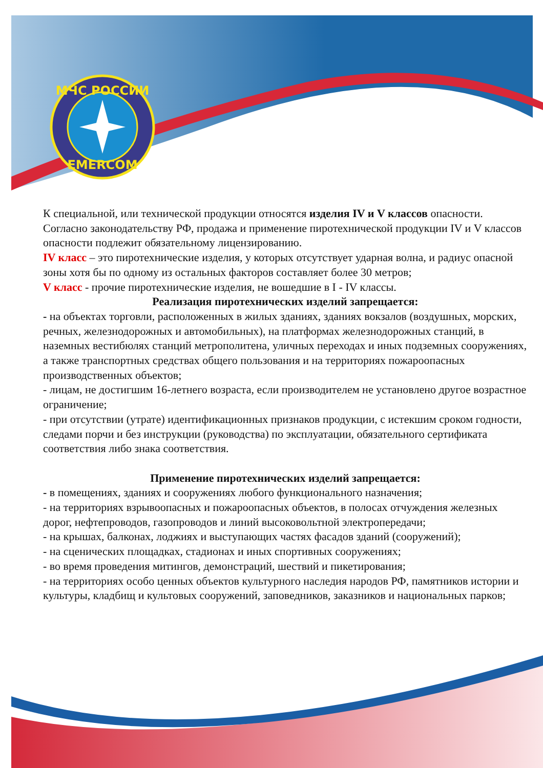МЧС РОССИИ
EMERCOM
К специальной, или технической продукции относятся изделия IV и V классов опасности.
Согласно законодательству РФ, продажа и применение пиротехнической продукции IV и V классов опасности подлежит обязательному лицензированию.
IV класс – это пиротехнические изделия, у которых отсутствует ударная волна, и радиус опасной зоны хотя бы по одному из остальных факторов составляет более 30 метров;
V класс - прочие пиротехнические изделия, не вошедшие в I - IV классы.
Реализация пиротехнических изделий запрещается:
- на объектах торговли, расположенных в жилых зданиях, зданиях вокзалов (воздушных, морских, речных, железнодорожных и автомобильных), на платформах железнодорожных станций, в наземных вестибюлях станций метрополитена, уличных переходах и иных подземных сооружениях, а также транспортных средствах общего пользования и на территориях пожароопасных производственных объектов;
- лицам, не достигшим 16-летнего возраста, если производителем не установлено другое возрастное ограничение;
- при отсутствии (утрате) идентификационных признаков продукции, с истекшим сроком годности, следами порчи и без инструкции (руководства) по эксплуатации, обязательного сертификата соответствия либо знака соответствия.
Применение пиротехнических изделий запрещается:
- в помещениях, зданиях и сооружениях любого функционального назначения;
- на территориях взрывоопасных и пожароопасных объектов, в полосах отчуждения железных дорог, нефтепроводов, газопроводов и линий высоковольтной электропередачи;
- на крышах, балконах, лоджиях и выступающих частях фасадов зданий (сооружений);
- на сценических площадках, стадионах и иных спортивных сооружениях;
- во время проведения митингов, демонстраций, шествий и пикетирования;
- на территориях особо ценных объектов культурного наследия народов РФ, памятников истории и культуры, кладбищ и культовых сооружений, заповедников, заказников и национальных парков;